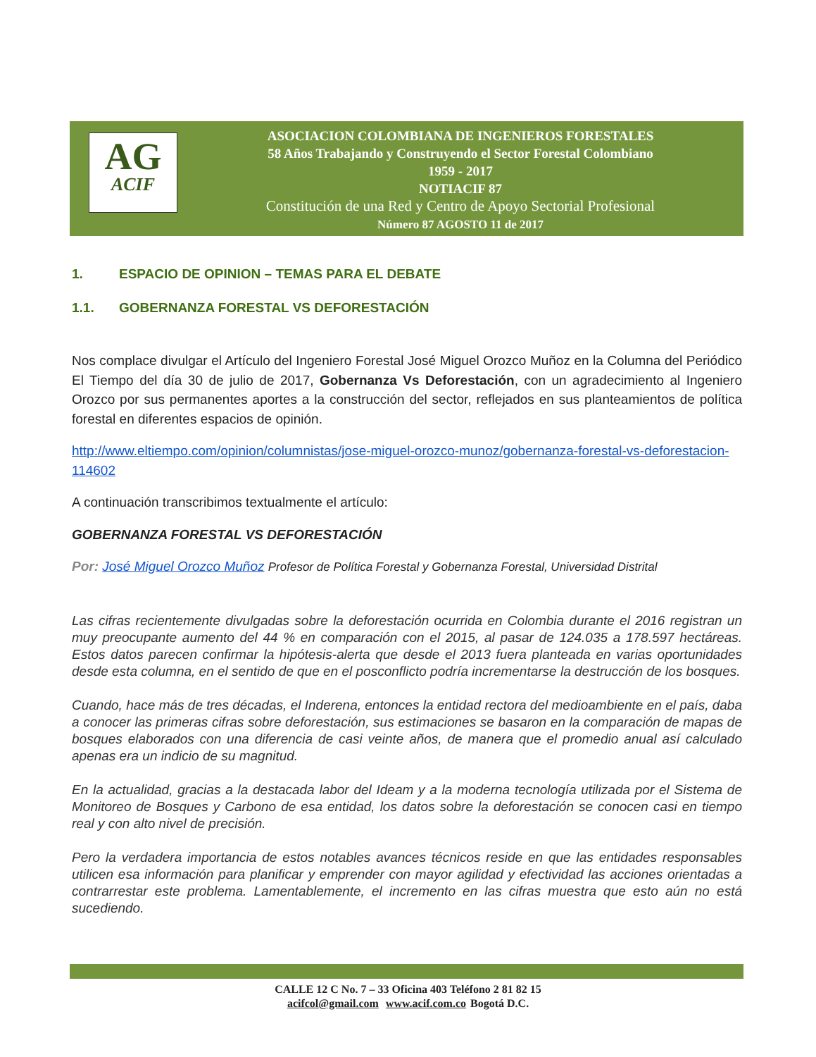AG
ACIF
ASOCIACION COLOMBIANA DE INGENIEROS FORESTALES
58 Años Trabajando y Construyendo el Sector Forestal Colombiano
1959 - 2017
NOTIACIF 87
Constitución de una Red y Centro de Apoyo Sectorial Profesional
Número 87 AGOSTO 11 de 2017
1. ESPACIO DE OPINION – TEMAS PARA EL DEBATE
1.1. GOBERNANZA FORESTAL VS DEFORESTACIÓN
Nos complace divulgar el Artículo del Ingeniero Forestal José Miguel Orozco Muñoz en la Columna del Periódico El Tiempo del día 30 de julio de 2017, Gobernanza Vs Deforestación, con un agradecimiento al Ingeniero Orozco por sus permanentes aportes a la construcción del sector, reflejados en sus planteamientos de política forestal en diferentes espacios de opinión.
http://www.eltiempo.com/opinion/columnistas/jose-miguel-orozco-munoz/gobernanza-forestal-vs-deforestacion-114602
A continuación transcribimos textualmente el artículo:
GOBERNANZA FORESTAL VS DEFORESTACIÓN
Por: José Miguel Orozco Muñoz Profesor de Política Forestal y Gobernanza Forestal, Universidad Distrital
Las cifras recientemente divulgadas sobre la deforestación ocurrida en Colombia durante el 2016 registran un muy preocupante aumento del 44 % en comparación con el 2015, al pasar de 124.035 a 178.597 hectáreas. Estos datos parecen confirmar la hipótesis-alerta que desde el 2013 fuera planteada en varias oportunidades desde esta columna, en el sentido de que en el posconflicto podría incrementarse la destrucción de los bosques.
Cuando, hace más de tres décadas, el Inderena, entonces la entidad rectora del medioambiente en el país, daba a conocer las primeras cifras sobre deforestación, sus estimaciones se basaron en la comparación de mapas de bosques elaborados con una diferencia de casi veinte años, de manera que el promedio anual así calculado apenas era un indicio de su magnitud.
En la actualidad, gracias a la destacada labor del Ideam y a la moderna tecnología utilizada por el Sistema de Monitoreo de Bosques y Carbono de esa entidad, los datos sobre la deforestación se conocen casi en tiempo real y con alto nivel de precisión.
Pero la verdadera importancia de estos notables avances técnicos reside en que las entidades responsables utilicen esa información para planificar y emprender con mayor agilidad y efectividad las acciones orientadas a contrarrestar este problema. Lamentablemente, el incremento en las cifras muestra que esto aún no está sucediendo.
CALLE 12 C No. 7 – 33 Oficina 403 Teléfono 2 81 82 15
acifcol@gmail.com www.acif.com.co Bogotá D.C.